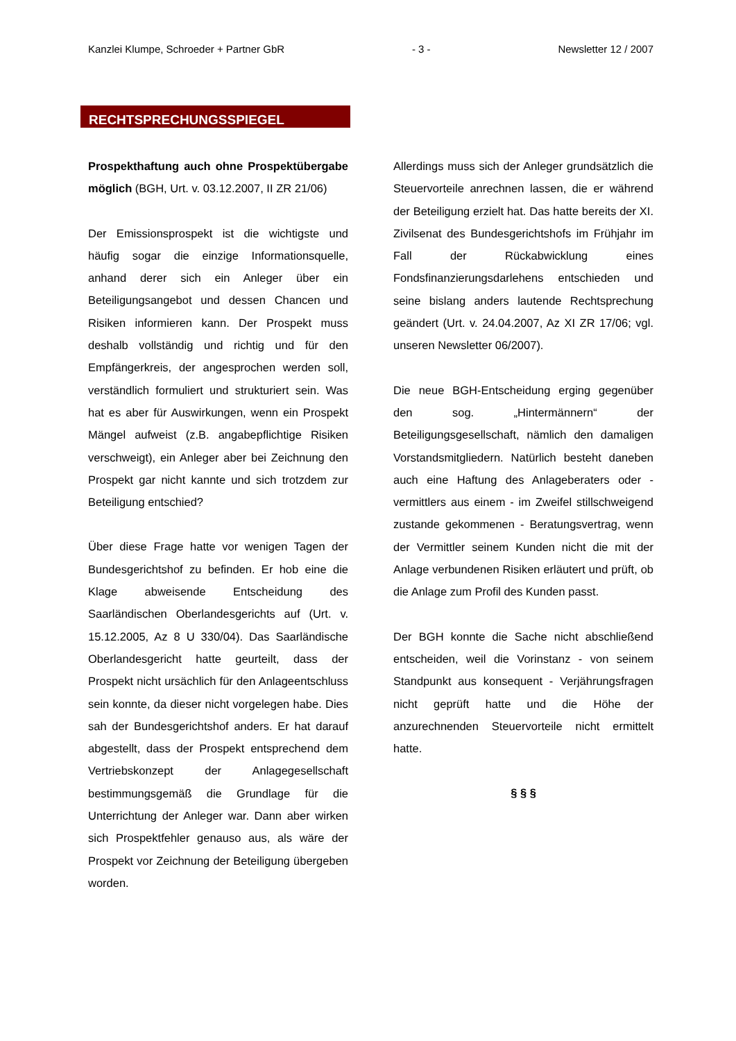Kanzlei Klumpe, Schroeder + Partner GbR - 3 - Newsletter 12 / 2007
RECHTSPRECHUNGSSPIEGEL
Prospekthaftung auch ohne Prospektübergabe möglich (BGH, Urt. v. 03.12.2007, II ZR 21/06)
Der Emissionsprospekt ist die wichtigste und häufig sogar die einzige Informationsquelle, anhand derer sich ein Anleger über ein Beteiligungsangebot und dessen Chancen und Risiken informieren kann. Der Prospekt muss deshalb vollständig und richtig und für den Empfängerkreis, der angesprochen werden soll, verständlich formuliert und strukturiert sein. Was hat es aber für Auswirkungen, wenn ein Prospekt Mängel aufweist (z.B. angabepflichtige Risiken verschweigt), ein Anleger aber bei Zeichnung den Prospekt gar nicht kannte und sich trotzdem zur Beteiligung entschied?
Über diese Frage hatte vor wenigen Tagen der Bundesgerichtshof zu befinden. Er hob eine die Klage abweisende Entscheidung des Saarländischen Oberlandesgerichts auf (Urt. v. 15.12.2005, Az 8 U 330/04). Das Saarländische Oberlandesgericht hatte geurteilt, dass der Prospekt nicht ursächlich für den Anlageentschluss sein konnte, da dieser nicht vorgelegen habe. Dies sah der Bundesgerichtshof anders. Er hat darauf abgestellt, dass der Prospekt entsprechend dem Vertriebskonzept der Anlagegesellschaft bestimmungsgemäß die Grundlage für die Unterrichtung der Anleger war. Dann aber wirken sich Prospektfehler genauso aus, als wäre der Prospekt vor Zeichnung der Beteiligung übergeben worden.
Allerdings muss sich der Anleger grundsätzlich die Steuervorteile anrechnen lassen, die er während der Beteiligung erzielt hat. Das hatte bereits der XI. Zivilsenat des Bundesgerichtshofs im Frühjahr im Fall der Rückabwicklung eines Fondsfinanzierungsdarlehens entschieden und seine bislang anders lautende Rechtsprechung geändert (Urt. v. 24.04.2007, Az XI ZR 17/06; vgl. unseren Newsletter 06/2007).
Die neue BGH-Entscheidung erging gegenüber den sog. „Hintermännern“ der Beteiligungsgesellschaft, nämlich den damaligen Vorstandsmitgliedern. Natürlich besteht daneben auch eine Haftung des Anlageberaters oder -vermittlers aus einem - im Zweifel stillschweigend zustande gekommenen - Beratungsvertrag, wenn der Vermittler seinem Kunden nicht die mit der Anlage verbundenen Risiken erläutert und prüft, ob die Anlage zum Profil des Kunden passt.
Der BGH konnte die Sache nicht abschließend entscheiden, weil die Vorinstanz - von seinem Standpunkt aus konsequent - Verjährungsfragen nicht geprüft hatte und die Höhe der anzurechnenden Steuervorteile nicht ermittelt hatte.
§ § §